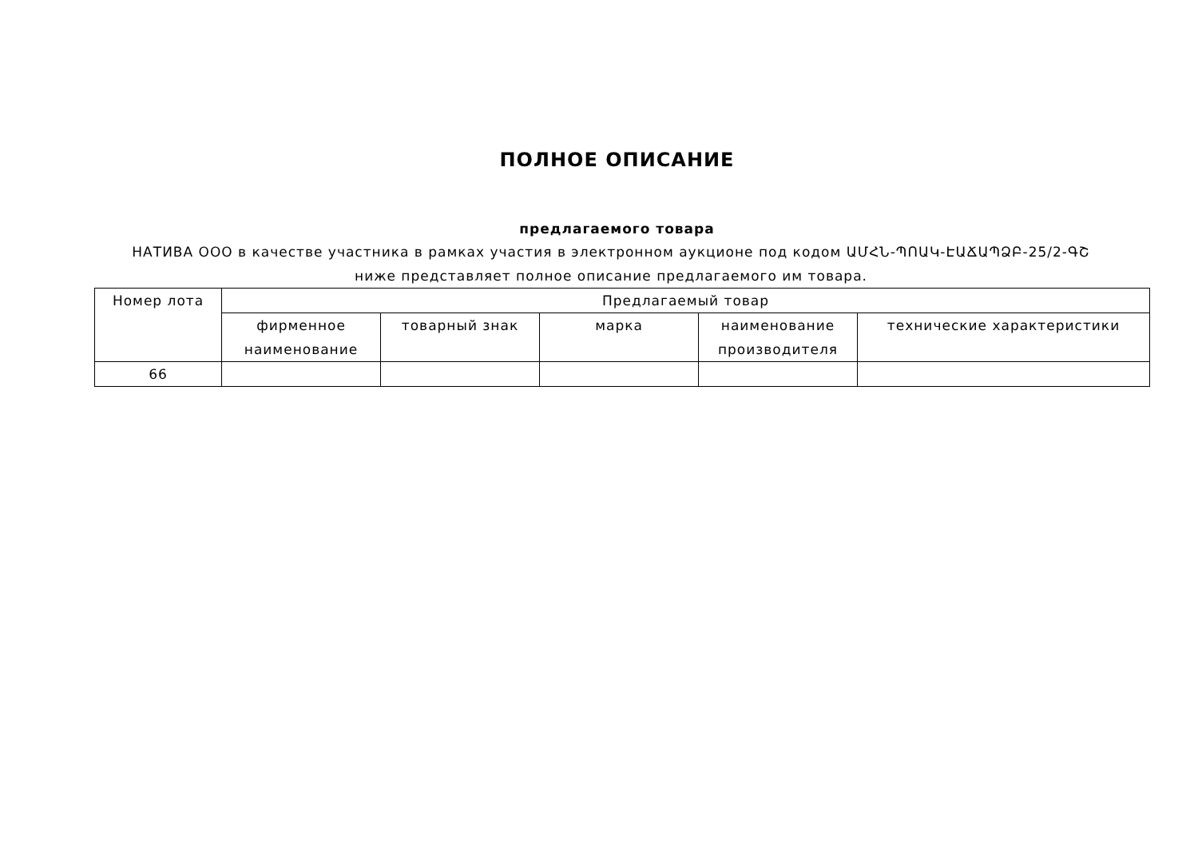ПОЛНОЕ ОПИСАНИЕ
предлагаемого товара
НАТИВА ООО в качестве участника в рамках участия в электронном аукционе под кодом ԱՄՀՆ-ՊՈԱԿ-ԷԱՃԱՊՁԲ-25/2-ԳՇ ниже представляет полное описание предлагаемого им товара.
| Номер лота | Предлагаемый товар | | | | |
| --- | --- | --- | --- | --- | --- |
| | фирменное наименование | товарный знак | марка | наименование производителя | технические характеристики |
| 66 | | | | | |